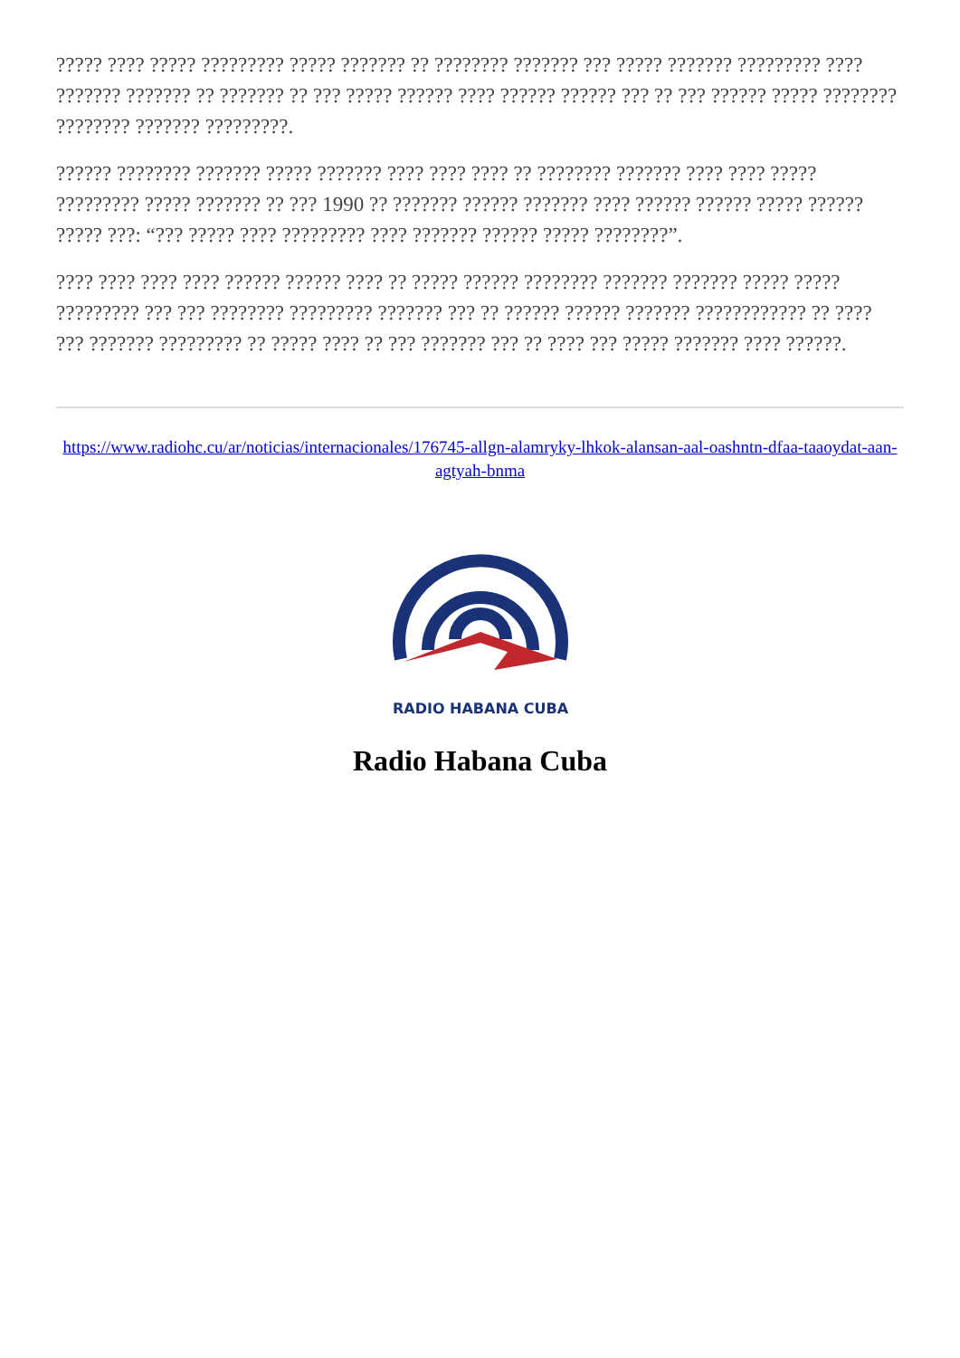????? ???? ????? ????????? ????? ??????? ?? ???????? ??????? ??? ????? ??????? ????????? ???? ??????? ??????? ?? ??????? ?? ??? ????? ?????? ???? ?????? ?????? ??? ?? ??? ?????? ????? ???????? ???????? ??????? ?????????.
?????? ???????? ??????? ????? ??????? ???? ???? ???? ?? ???????? ??????? ???? ???? ????? ????????? ????? ??????? ?? ??? 1990 ?? ??????? ?????? ??????? ???? ?????? ?????? ????? ?????? ????? ???: “??? ????? ???? ????????? ???? ??????? ?????? ????? ????????”.
???? ???? ???? ???? ?????? ?????? ???? ?? ????? ?????? ???????? ??????? ??????? ????? ????? ????????? ??? ??? ???????? ????????? ??????? ??? ?? ?????? ?????? ??????? ???????????? ?? ???? ??? ??????? ????????? ?? ????? ???? ?? ??? ??????? ??? ?? ???? ??? ????? ??????? ???? ??????.
https://www.radiohc.cu/ar/noticias/internacionales/176745-allgn-alamryky-lhkok-alansan-aal-oashntn-dfaa-taaoydat-aan-agtyah-bnma
RADIO HABANA CUBA
Radio Habana Cuba